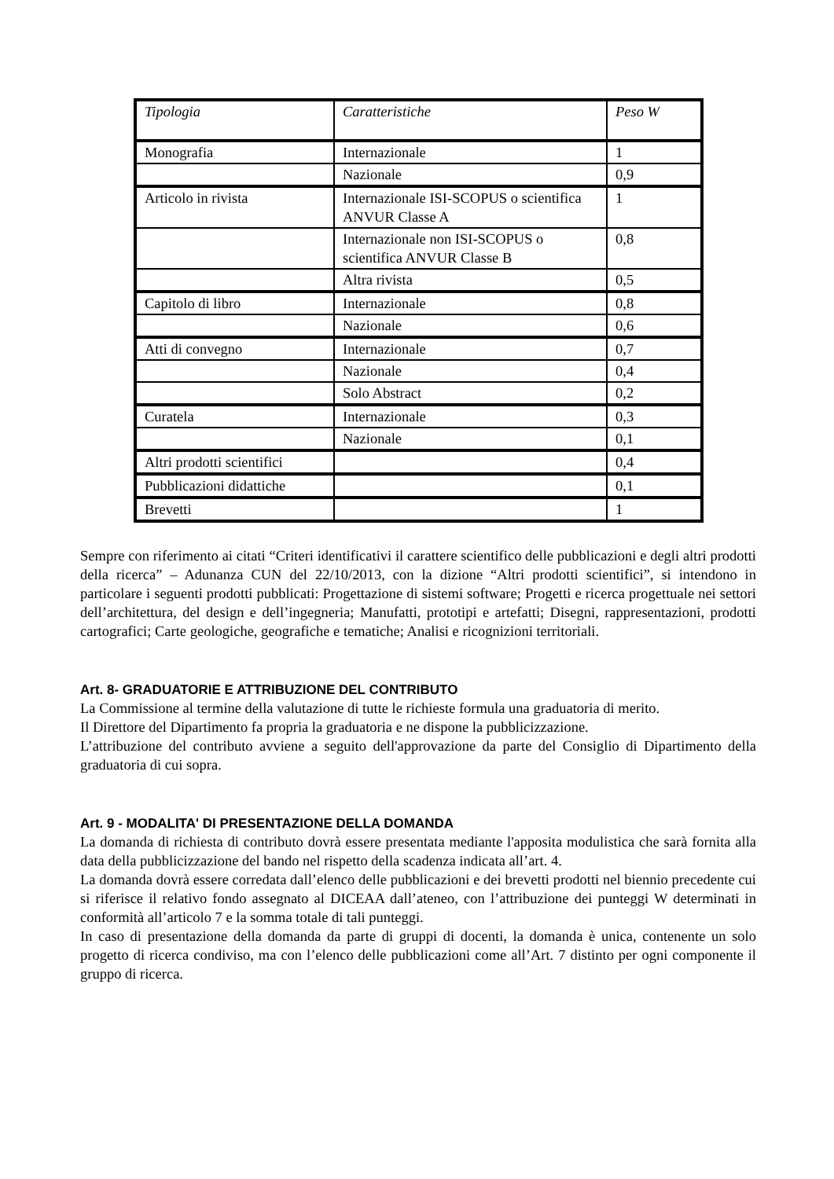| Tipologia | Caratteristiche | Peso W |
| Monografia | Internazionale | 1 |
| | Nazionale | 0,9 |
| Articolo in rivista | Internazionale ISI-SCOPUS o scientifica ANVUR Classe A | 1 |
| | Internazionale non ISI-SCOPUS o scientifica ANVUR Classe B | 0,8 |
| | Altra rivista | 0,5 |
| Capitolo di libro | Internazionale | 0,8 |
| | Nazionale | 0,6 |
| Atti di convegno | Internazionale | 0,7 |
| | Nazionale | 0,4 |
| | Solo Abstract | 0,2 |
| Curatela | Internazionale | 0,3 |
| | Nazionale | 0,1 |
| Altri prodotti scientifici | | 0,4 |
| Pubblicazioni didattiche | | 0,1 |
| Brevetti | | 1 |
Sempre con riferimento ai citati “Criteri identificativi il carattere scientifico delle pubblicazioni e degli altri prodotti della ricerca” – Adunanza CUN del 22/10/2013, con la dizione “Altri prodotti scientifici”, si intendono in particolare i seguenti prodotti pubblicati: Progettazione di sistemi software; Progetti e ricerca progettuale nei settori dell’architettura, del design e dell’ingegneria; Manufatti, prototipi e artefatti; Disegni, rappresentazioni, prodotti cartografici; Carte geologiche, geografiche e tematiche; Analisi e ricognizioni territoriali.
Art. 8- GRADUATORIE E ATTRIBUZIONE DEL CONTRIBUTO
La Commissione al termine della valutazione di tutte le richieste formula una graduatoria di merito.
Il Direttore del Dipartimento fa propria la graduatoria e ne dispone la pubblicizzazione.
L’attribuzione del contributo avviene a seguito dell'approvazione da parte del Consiglio di Dipartimento della graduatoria di cui sopra.
Art. 9 - MODALITA' DI PRESENTAZIONE DELLA DOMANDA
La domanda di richiesta di contributo dovrà essere presentata mediante l'apposita modulistica che sarà fornita alla data della pubblicizzazione del bando nel rispetto della scadenza indicata all’art. 4.
La domanda dovrà essere corredata dall’elenco delle pubblicazioni e dei brevetti prodotti nel biennio precedente cui si riferisce il relativo fondo assegnato al DICEAA dall’ateneo, con l’attribuzione dei punteggi W determinati in conformità all’articolo 7 e la somma totale di tali punteggi.
In caso di presentazione della domanda da parte di gruppi di docenti, la domanda è unica, contenente un solo progetto di ricerca condiviso, ma con l’elenco delle pubblicazioni come all’Art. 7 distinto per ogni componente il gruppo di ricerca.